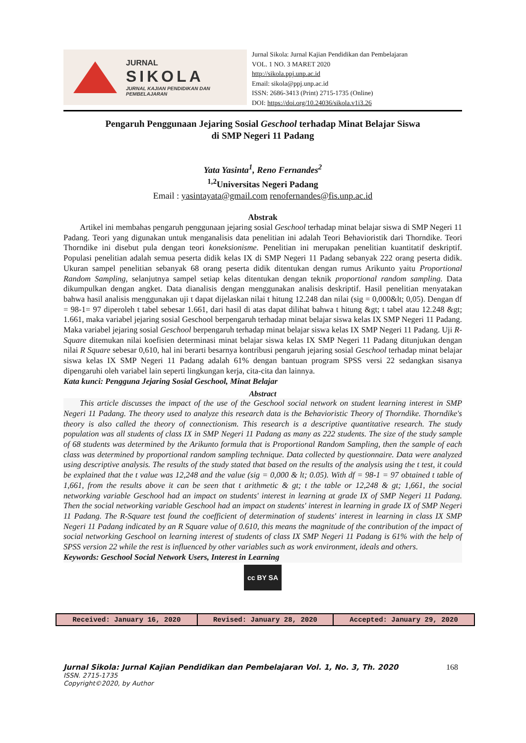JURNAL
SIKOLA
JURNAL KAJIAN PENDIDIKAN DAN PEMBELAJARAN
Jurnal Sikola: Jurnal Kajian Pendidikan dan Pembelajaran
VOL. 1 NO. 3 MARET 2020
http://sikola.ppj.unp.ac.id
Email: sikola@ppj.unp.ac.id
ISSN: 2686-3413 (Print) 2715-1735 (Online)
DOI: https://doi.org/10.24036/sikola.v1i3.26
Pengaruh Penggunaan Jejaring Sosial Geschool terhadap Minat Belajar Siswa
di SMP Negeri 11 Padang
Yata Yasinta<sup>1</sup>, Reno Fernandes<sup>2</sup>
<sup>1,2</sup>Universitas Negeri Padang
Email : yasintayata@gmail.com renofernandes@fis.unp.ac.id
Abstrak
  Artikel ini membahas pengaruh penggunaan jejaring sosial Geschool terhadap minat belajar siswa di SMP Negeri 11 Padang. Teori yang digunakan untuk menganalisis data penelitian ini adalah Teori Behavioristik dari Thorndike. Teori Thorndike ini disebut pula dengan teori koneksionisme. Penelitian ini merupakan penelitian kuantitatif deskriptif. Populasi penelitian adalah semua peserta didik kelas IX di SMP Negeri 11 Padang sebanyak 222 orang peserta didik. Ukuran sampel penelitian sebanyak 68 orang peserta didik ditentukan dengan rumus Arikunto yaitu Proportional Random Sampling, selanjutnya sampel setiap kelas ditentukan dengan teknik proportional random sampling. Data dikumpulkan dengan angket. Data dianalisis dengan menggunakan analisis deskriptif. Hasil penelitian menyatakan bahwa hasil analisis menggunakan uji t dapat dijelaskan nilai t hitung 12.248 dan nilai (sig = 0,000&lt; 0,05). Dengan df = 98-1= 97 diperoleh t tabel sebesar 1.661, dari hasil di atas dapat dilihat bahwa t hitung &gt; t tabel atau 12.248 &gt; 1.661, maka variabel jejaring sosial Geschool berpengaruh terhadap minat belajar siswa kelas IX SMP Negeri 11 Padang. Maka variabel jejaring sosial Geschool berpengaruh terhadap minat belajar siswa kelas IX SMP Negeri 11 Padang. Uji R-Square ditemukan nilai koefisien determinasi minat belajar siswa kelas IX SMP Negeri 11 Padang ditunjukan dengan nilai R Square sebesar 0,610, hal ini berarti besarnya kontribusi pengaruh jejaring sosial Geschool terhadap minat belajar siswa kelas IX SMP Negeri 11 Padang adalah 61% dengan bantuan program SPSS versi 22 sedangkan sisanya dipengaruhi oleh variabel lain seperti lingkungan kerja, cita-cita dan lainnya.
Kata kunci: Pengguna Jejaring Sosial Geschool, Minat Belajar
Abstract
  This article discusses the impact of the use of the Geschool social network on student learning interest in SMP Negeri 11 Padang. The theory used to analyze this research data is the Behavioristic Theory of Thorndike. Thorndike's theory is also called the theory of connectionism. This research is a descriptive quantitative research. The study population was all students of class IX in SMP Negeri 11 Padang as many as 222 students. The size of the study sample of 68 students was determined by the Arikunto formula that is Proportional Random Sampling, then the sample of each class was determined by proportional random sampling technique. Data collected by questionnaire. Data were analyzed using descriptive analysis. The results of the study stated that based on the results of the analysis using the t test, it could be explained that the t value was 12,248 and the value (sig = 0,000 & lt; 0.05). With df = 98-1 = 97 obtained t table of 1,661, from the results above it can be seen that t arithmetic & gt; t the table or 12,248 & gt; 1,661, the social networking variable Geschool had an impact on students' interest in learning at grade IX of SMP Negeri 11 Padang. Then the social networking variable Geschool had an impact on students' interest in learning in grade IX of SMP Negeri 11 Padang. The R-Square test found the coefficient of determination of students' interest in learning in class IX SMP Negeri 11 Padang indicated by an R Square value of 0.610, this means the magnitude of the contribution of the impact of social networking Geschool on learning interest of students of class IX SMP Negeri 11 Padang is 61% with the help of SPSS version 22 while the rest is influenced by other variables such as work environment, ideals and others.
Keywords: Geschool Social Network Users, Interest in Learning
cc BY SA
| Received: January 16, 2020 | Revised: January 28, 2020 | Accepted: January 29, 2020 |
Jurnal Sikola: Jurnal Kajian Pendidikan dan Pembelajaran Vol. 1, No. 3, Th. 2020 168
ISSN. 2715-1735
Copyright©2020, by Author